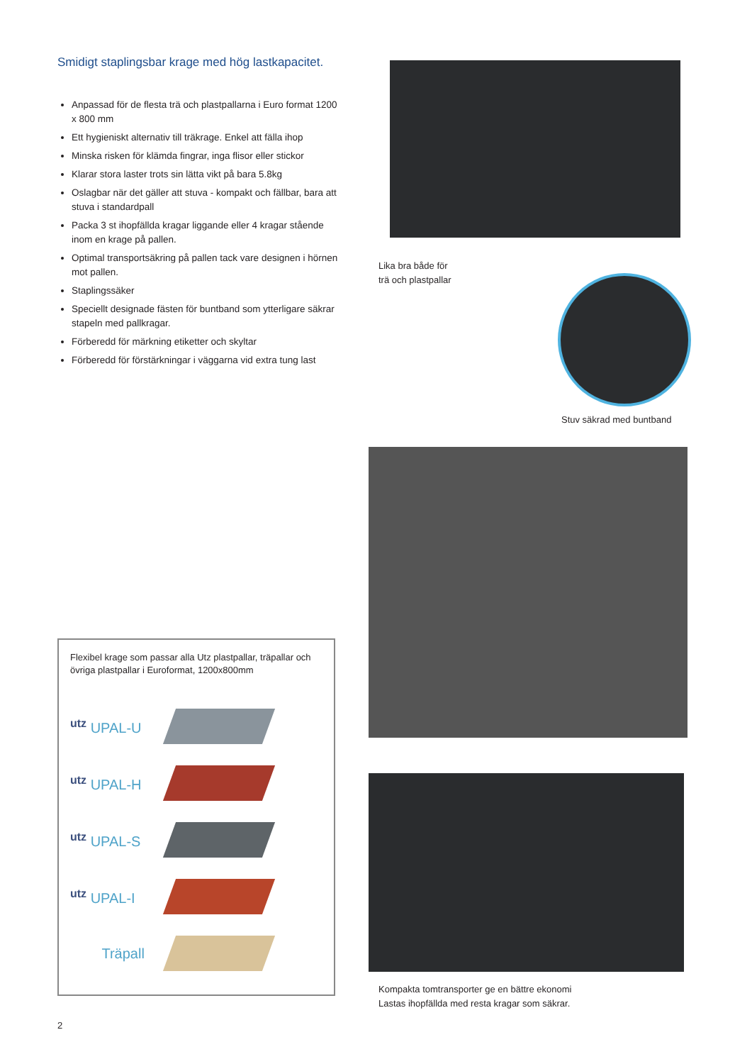Smidigt staplingsbar krage med hög lastkapacitet.
Anpassad för de flesta trä och plastpallarna i Euro format 1200 x 800 mm
Ett hygieniskt alternativ till träkrage. Enkel att fälla ihop
Minska risken för klämda fingrar, inga flisor eller stickor
Klarar stora laster trots sin lätta vikt på bara 5.8kg
Oslagbar när det gäller att stuva - kompakt och fällbar, bara att stuva i standardpall
Packa 3 st ihopfällda kragar liggande eller 4 kragar stående inom en krage på pallen.
Optimal transportsäkring på pallen tack vare designen i hörnen mot pallen.
Staplingssäker
Speciellt designade fästen för buntband som ytterligare säkrar stapeln med pallkragar.
Förberedd för märkning etiketter och skyltar
Förberedd för förstärkningar i väggarna vid extra tung last
Lika bra både för
trä och plastpallar
Stuv säkrad med buntband
Kompakta tomtransporter ge en bättre ekonomi
Lastas ihopfällda med resta kragar som säkrar.
Flexibel krage som passar alla Utz plastpallar, träpallar och övriga plastpallar i Euroformat, 1200x800mm
utz UPAL-U
utz UPAL-H
utz UPAL-S
utz UPAL-I
Träpall
2